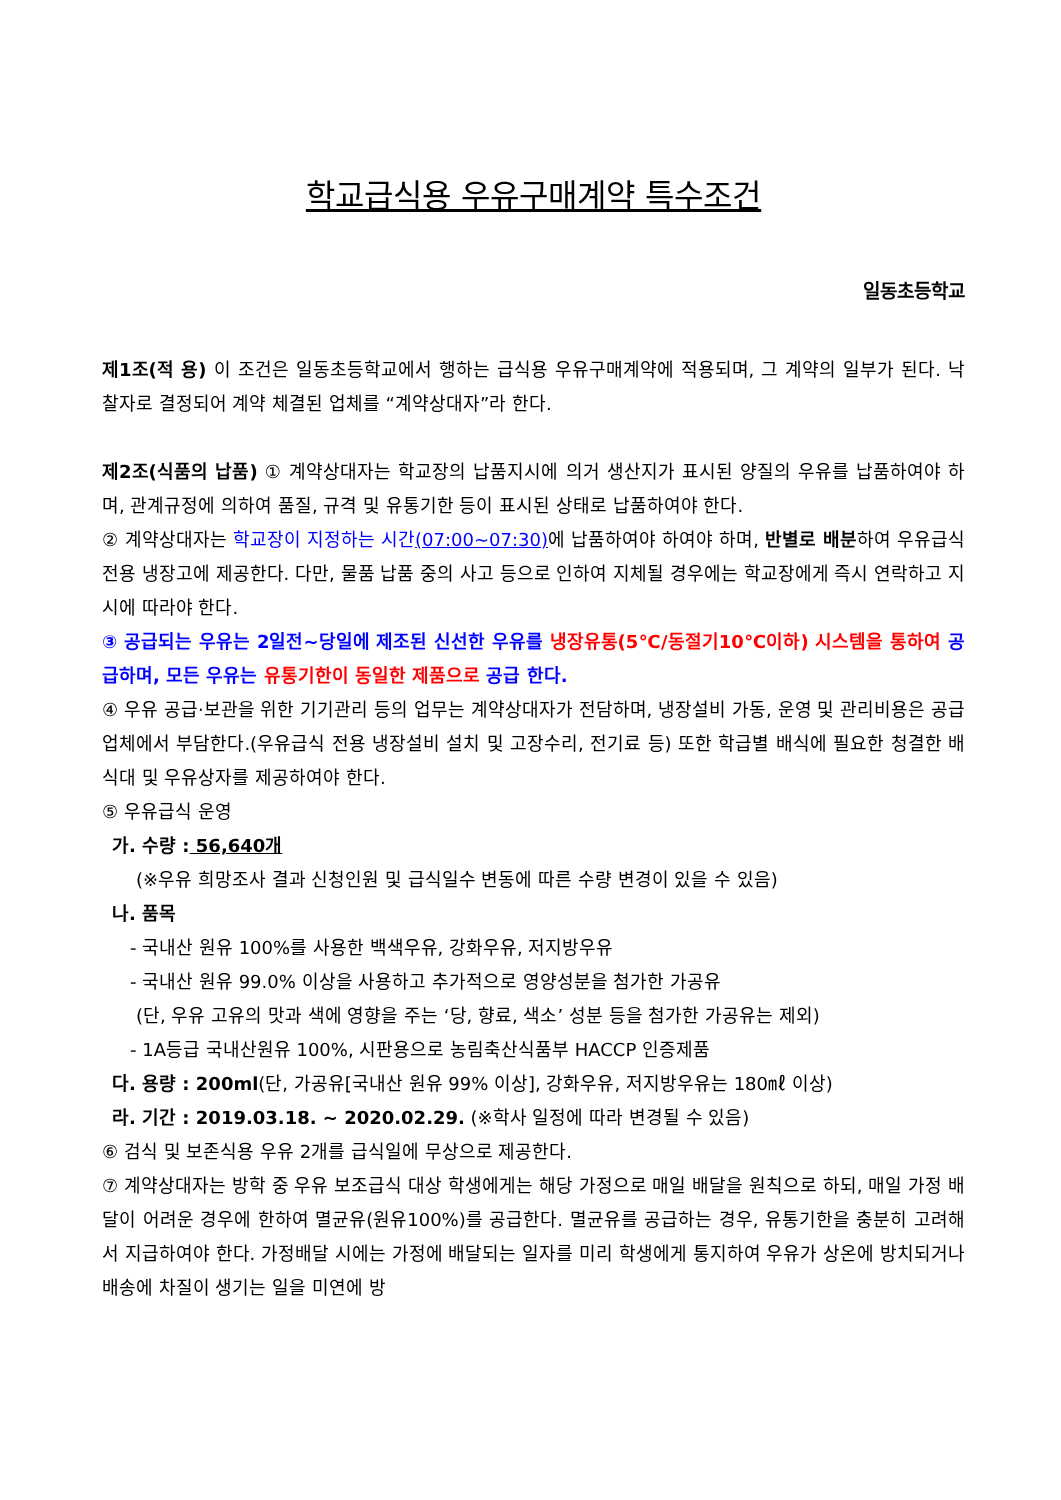학교급식용 우유구매계약 특수조건
일동초등학교
제1조(적 용) 이 조건은 일동초등학교에서 행하는 급식용 우유구매계약에 적용되며, 그 계약의 일부가 된다. 낙찰자로 결정되어 계약 체결된 업체를 “계약상대자”라 한다.
제2조(식품의 납품) ① 계약상대자는 학교장의 납품지시에 의거 생산지가 표시된 양질의 우유를 납품하여야 하며, 관계규정에 의하여 품질, 규격 및 유통기한 등이 표시된 상태로 납품하여야 한다.
② 계약상대자는 학교장이 지정하는 시간(07:00~07:30) 에 납품하여야 하여야 하며, 반별로 배분하여 우유급식 전용 냉장고에 제공한다. 다만, 물품 납품 중의 사고 등으로 인하여 지체될 경우에는 학교장에게 즉시 연락하고 지시에 따라야 한다.
③ 공급되는 우유는 2일전~당일에 제조된 신선한 우유를 냉장유통(5℃/동절기10℃이하) 시스템을 통하여 공급하며, 모든 우유는 유통기한이 동일한 제품으로 공급 한다.
④ 우유 공급·보관을 위한 기기관리 등의 업무는 계약상대자가 전담하며, 냉장설비 가동, 운영 및 관리비용은 공급업체에서 부담한다.(우유급식 전용 냉장설비 설치 및 고장수리, 전기료 등) 또한 학급별 배식에 필요한 청결한 배식대 및 우유상자를 제공하여야 한다.
⑤ 우유급식 운영
가. 수량 : 56,640개
(※우유 희망조사 결과 신청인원 및 급식일수 변동에 따른 수량 변경이 있을 수 있음)
나. 품목
- 국내산 원유 100%를 사용한 백색우유, 강화우유, 저지방우유
- 국내산 원유 99.0% 이상을 사용하고 추가적으로 영양성분을 첨가한 가공유
(단, 우유 고유의 맛과 색에 영향을 주는 ‘당, 향료, 색소’ 성분 등을 첨가한 가공유는 제외)
- 1A등급 국내산원유 100%, 시판용으로 농림축산식품부 HACCP 인증제품
다. 용량 : 200ml(단, 가공유[국내산 원유 99% 이상], 강화우유, 저지방우유는 180㎖ 이상)
라. 기간 : 2019.03.18. ~ 2020.02.29. (※학사 일정에 따라 변경될 수 있음)
⑥ 검식 및 보존식용 우유 2개를 급식일에 무상으로 제공한다.
⑦ 계약상대자는 방학 중 우유 보조급식 대상 학생에게는 해당 가정으로 매일 배달을 원칙으로 하되, 매일 가정 배달이 어려운 경우에 한하여 멸균유(원유100%)를 공급한다. 멸균유를 공급하는 경우, 유통기한을 충분히 고려해서 지급하여야 한다. 가정배달 시에는 가정에 배달되는 일자를 미리 학생에게 통지하여 우유가 상온에 방치되거나 배송에 차질이 생기는 일을 미연에 방